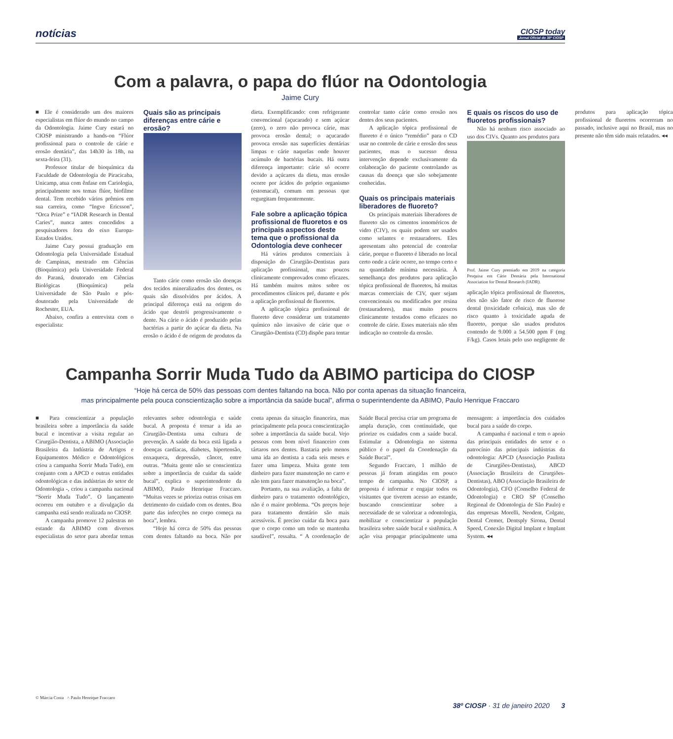notícias
CIOSP today
Jornal Oficial do 38º CIOSP
Com a palavra, o papa do flúor na Odontologia
Jaime Cury
■ Ele é considerado um dos maiores especialistas em flúor do mundo no campo da Odontologia. Jaime Cury estará no CIOSP ministrando a hands-on “Flúor profissional para o controle de cárie e erosão dentária”, das 14h30 às 18h, na sexta-feira (31).
Professor titular de bioquímica da Faculdade de Odontologia de Piracicaba, Unicamp, atua com ênfase em Cariologia, principalmente nos temas flúor, biofilme dental. Tem recebido vários prêmios em sua carreira, como “Ingve Ericsson”, “Orca Prize” e “IADR Research in Dental Caries”, nunca antes concedidos a pesquisadores fora do eixo Europa-Estados Unidos.
Jaime Cury possui graduação em Odontologia pela Universidade Estadual de Campinas, mestrado em Ciências (Bioquímica) pela Universidade Federal do Paraná, doutorado em Ciências Biológicas (Bioquímica) pela Universidade de São Paulo e pós-doutorado pela Universidade de Rochester, EUA.
Abaixo, confira a entrevista com o especialista:
Quais são as principais diferenças entre cárie e erosão?
Tanto cárie como erosão são doenças dos tecidos mineralizados dos dentes, os quais são dissolvidos por ácidos. A principal diferença está na origem do ácido que destrói progressivamente o dente. Na cárie o ácido é produzido pelas bactérias a partir do açúcar da dieta. Na erosão o ácido é de origem de produtos da dieta. Exemplificando: com refrigerante convencional (açucarado) e sem açúcar (zero), o zero não provoca cárie, mas provoca erosão dental; o açucarado provoca erosão nas superfícies dentárias limpas e cárie naquelas onde houver acúmulo de bactérias bucais. Há outra diferença importante: cárie só ocorre devido a açúcares da dieta, mas erosão ocorre por ácidos do próprio organismo (estomacal), comum em pessoas que regurgitam frequentemente.
Fale sobre a aplicação tópica profissional de fluoretos e os principais aspectos deste tema que o profissional da Odontologia deve conhecer
Há vários produtos comerciais à disposição do Cirurgião-Dentistas para aplicação profissional, mas poucos clinicamente comprovados como eficazes. Há também muitos mitos sobre os procedimentos clínicos pré, durante e pós a aplicação profissional de fluoretos.
A aplicação tópica profissional de fluoreto deve considerar um tratamento químico não invasivo de cárie que o Cirurgião-Dentista (CD) dispõe para tentar controlar tanto cárie como erosão nos dentes dos seus pacientes.
A aplicação tópica profissional de fluoreto é o único “remédio” para o CD usar no controle de cárie e erosão dos seus pacientes, mas o sucesso dessa intervenção depende exclusivamente da colaboração do paciente controlando as causas da doença que são sobejamente conhecidas.
Quais os principais materiais liberadores de fluoreto?
Os principais materiais liberadores de fluoreto são os cimentos ionoméricos de vidro (CIV), os quais podem ser usados como selantes e restauradores. Eles apresentam alto potencial de controlar cárie, porque o fluoreto é liberado no local certo onde a cárie ocorre, no tempo certo e na quantidade mínima necessária. À semelhança dos produtos para aplicação tópica profissional de fluoretos, há muitas marcas comerciais de CIV, quer sejam convencionais ou modificados por resina (restauradores), mas muito poucos clinicamente testados como eficazes no controle de cárie. Esses materiais não têm indicação no controle da erosão.
E quais os riscos do uso de fluoretos profissionais?
Não há nenhum risco associado ao uso dos CIVs. Quanto aos produtos para
Prof. Jaime Cury premiado em 2019 na categoria Pesquisa em Cárie Dentária pela International Association for Dental Research (IADR).
aplicação tópica profissional de fluoretos, eles não são fator de risco de fluorose dental (toxicidade crônica), mas são de risco quanto à toxicidade aguda de fluoreto, porque são usados produtos contendo de 9.000 a 54.500 ppm F (mg F/kg). Casos letais pelo uso negligente de produtos para aplicação tópica profissional de fluoretos ocorreram no passado, inclusive aqui no Brasil, mas no presente não têm sido mais relatados. ◂◂
Campanha Sorrir Muda Tudo da ABIMO participa do CIOSP
“Hoje há cerca de 50% das pessoas com dentes faltando na boca. Não por conta apenas da situação financeira,
mas principalmente pela pouca conscientização sobre a importância da saúde bucal”, afirma o superintendente da ABIMO, Paulo Henrique Fraccaro
■ Para conscientizar a população brasileira sobre a importância da saúde bucal e incentivar a visita regular ao Cirurgião-Dentista, a ABIMO (Associação Brasileira da Indústria de Artigos e Equipamentos Médico e Odontológicos criou a campanha Sorrir Muda Tudo), em conjunto com a APCD e outras entidades odontológicas e das indústrias do setor de Odontologia -, criou a campanha nacional “Sorrir Muda Tudo”. O lançamento ocorreu em outubro e a divulgação da campanha está sendo realizada no CIOSP.
A campanha promove 12 palestras no estande da ABIMO com diversos especialistas do setor para abordar temas relevantes sobre odontologia e saúde bucal. A proposta é tornar a ida ao Cirurgião-Dentista uma cultura de prevenção. A saúde da boca está ligada a doenças cardíacas, diabetes, hipertensão, enxaqueca, depressão, câncer, entre outras. “Muita gente não se conscientiza sobre a importância de cuidar da saúde bucal”, explica o superintendente da ABIMO, Paulo Henrique Fraccaro. “Muitas vezes se prioriza outras coisas em detrimento do cuidado com os dentes. Boa parte das infecções no corpo começa na boca”, lembra.
“Hoje há cerca de 50% das pessoas com dentes faltando na boca. Não por conta apenas da situação financeira, mas principalmente pela pouca conscientização sobre a importância da saúde bucal. Vejo pessoas com bom nível financeiro com tártaros nos dentes. Bastaria pelo menos uma ida ao dentista a cada seis meses e fazer uma limpeza. Muita gente tem dinheiro para fazer manutenção no carro e não tem para fazer manutenção na boca”.
Portanto, na sua avaliação, a falta de dinheiro para o tratamento odontológico, não é o maior problema. “Os preços hoje para tratamento dentário são mais acessíveis. É preciso cuidar da boca para que o corpo como um todo se mantenha saudável”, ressalta. “ A coordenação de Saúde Bucal precisa criar um programa de ampla duração, com continuidade, que priorize os cuidados com a saúde bucal. Estimular a Odontologia no sistema público é o papel da Coordenação da Saúde Bucal”.
Segundo Fraccaro, 1 milhão de pessoas já foram atingidas em pouco tempo de campanha. No CIOSP, a proposta é informar e engajar todos os visitantes que tiverem acesso ao estande, buscando conscientizar sobre a necessidade de se valorizar a odontologia, mobilizar e conscientizar a população brasileira sobre saúde bucal e sistêmica. A ação visa propagar principalmente uma mensagem: a importância dos cuidados bucal para a saúde do corpo.
A campanha é nacional e tem o apoio das principais entidades do setor e o patrocínio das principais indústrias da odontologia: APCD (Associação Paulista de Cirurgiões-Dentistas), ABCD (Associação Brasileira de Cirurgiões-Dentistas), ABO (Associação Brasileira de Odontologia), CFO (Conselho Federal de Odontologia) e CRO SP (Conselho Regional de Odontologia de São Paulo) e das empresas Morelli, Neodent, Colgate, Dental Cremer, Dentsply Sirona, Dental Speed, Conexão Digital Implant e Implant System. ◂◂
© Márcia Costa ˄ Paulo Henrique Fraccaro
38º CIOSP · 31 de janeiro 2020 3